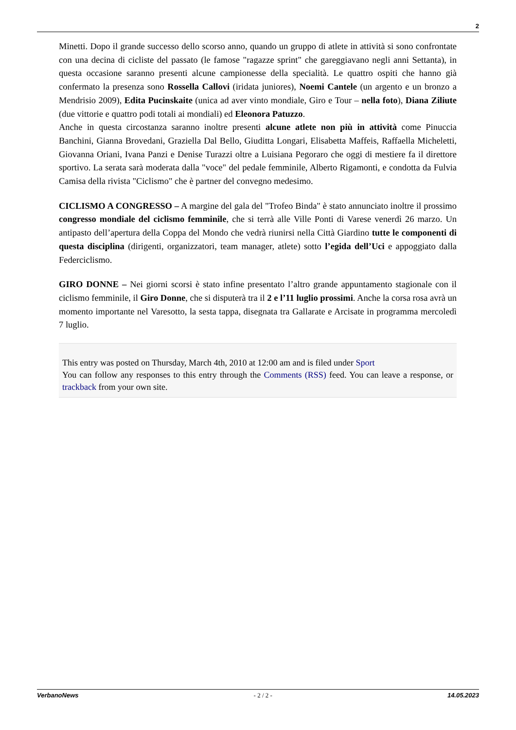2
Minetti. Dopo il grande successo dello scorso anno, quando un gruppo di atlete in attività si sono confrontate con una decina di cicliste del passato (le famose "ragazze sprint" che gareggiavano negli anni Settanta), in questa occasione saranno presenti alcune campionesse della specialità. Le quattro ospiti che hanno già confermato la presenza sono Rossella Callovi (iridata juniores), Noemi Cantele (un argento e un bronzo a Mendrisio 2009), Edita Pucinskaite (unica ad aver vinto mondiale, Giro e Tour – nella foto), Diana Ziliute (due vittorie e quattro podi totali ai mondiali) ed Eleonora Patuzzo.
Anche in questa circostanza saranno inoltre presenti alcune atlete non più in attività come Pinuccia Banchini, Gianna Brovedani, Graziella Dal Bello, Giuditta Longari, Elisabetta Maffeis, Raffaella Micheletti, Giovanna Oriani, Ivana Panzi e Denise Turazzi oltre a Luisiana Pegoraro che oggi di mestiere fa il direttore sportivo. La serata sarà moderata dalla "voce" del pedale femminile, Alberto Rigamonti, e condotta da Fulvia Camisa della rivista "Ciclismo" che è partner del convegno medesimo.
CICLISMO A CONGRESSO – A margine del gala del "Trofeo Binda" è stato annunciato inoltre il prossimo congresso mondiale del ciclismo femminile, che si terrà alle Ville Ponti di Varese venerdì 26 marzo. Un antipasto dell’apertura della Coppa del Mondo che vedrà riunirsi nella Città Giardino tutte le componenti di questa disciplina (dirigenti, organizzatori, team manager, atlete) sotto l’egida dell’Uci e appoggiato dalla Federciclismo.
GIRO DONNE – Nei giorni scorsi è stato infine presentato l’altro grande appuntamento stagionale con il ciclismo femminile, il Giro Donne, che si disputerà tra il 2 e l’11 luglio prossimi. Anche la corsa rosa avrà un momento importante nel Varesotto, la sesta tappa, disegnata tra Gallarate e Arcisate in programma mercoledì 7 luglio.
This entry was posted on Thursday, March 4th, 2010 at 12:00 am and is filed under Sport
You can follow any responses to this entry through the Comments (RSS) feed. You can leave a response, or trackback from your own site.
VerbanoNews - 2 / 2 - 14.05.2023